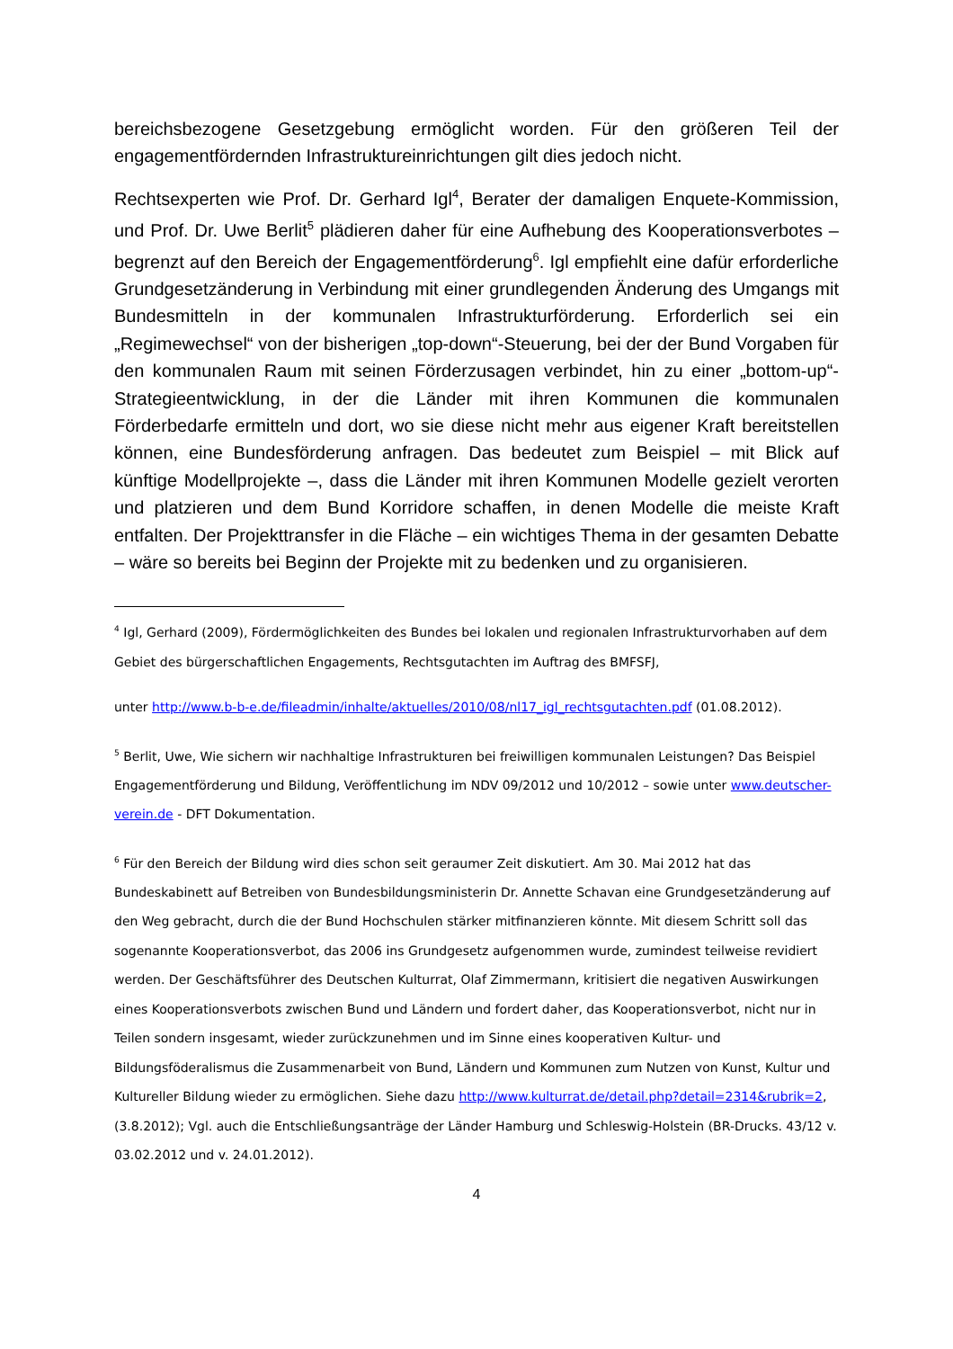bereichsbezogene Gesetzgebung ermöglicht worden. Für den größeren Teil der engagementfördernden Infrastruktureinrichtungen gilt dies jedoch nicht.
Rechtsexperten wie Prof. Dr. Gerhard Igl<sup>4</sup>, Berater der damaligen Enquete-Kommission, und Prof. Dr. Uwe Berlit<sup>5</sup> plädieren daher für eine Aufhebung des Kooperationsverbotes – begrenzt auf den Bereich der Engagementförderung<sup>6</sup>. Igl empfiehlt eine dafür erforderliche Grundgesetzänderung in Verbindung mit einer grundlegenden Änderung des Umgangs mit Bundesmitteln in der kommunalen Infrastrukturförderung. Erforderlich sei ein „Regimewechsel“ von der bisherigen „top-down“-Steuerung, bei der der Bund Vorgaben für den kommunalen Raum mit seinen Förderzusagen verbindet, hin zu einer „bottom-up“-Strategieentwicklung, in der die Länder mit ihren Kommunen die kommunalen Förderbedarfe ermitteln und dort, wo sie diese nicht mehr aus eigener Kraft bereitstellen können, eine Bundesförderung anfragen. Das bedeutet zum Beispiel – mit Blick auf künftige Modellprojekte –, dass die Länder mit ihren Kommunen Modelle gezielt verorten und platzieren und dem Bund Korridore schaffen, in denen Modelle die meiste Kraft entfalten. Der Projekttransfer in die Fläche – ein wichtiges Thema in der gesamten Debatte – wäre so bereits bei Beginn der Projekte mit zu bedenken und zu organisieren.
<sup>4</sup> Igl, Gerhard (2009), Fördermöglichkeiten des Bundes bei lokalen und regionalen Infrastrukturvorhaben auf dem Gebiet des bürgerschaftlichen Engagements, Rechtsgutachten im Auftrag des BMFSFJ,
unter http://www.b-b-e.de/fileadmin/inhalte/aktuelles/2010/08/nl17_igl_rechtsgutachten.pdf (01.08.2012).
<sup>5</sup> Berlit, Uwe, Wie sichern wir nachhaltige Infrastrukturen bei freiwilligen kommunalen Leistungen? Das Beispiel Engagementförderung und Bildung, Veröffentlichung im NDV 09/2012 und 10/2012 – sowie unter www.deutscher-verein.de - DFT Dokumentation.
<sup>6</sup> Für den Bereich der Bildung wird dies schon seit geraumer Zeit diskutiert. Am 30. Mai 2012 hat das Bundeskabinett auf Betreiben von Bundesbildungsministerin Dr. Annette Schavan eine Grundgesetzänderung auf den Weg gebracht, durch die der Bund Hochschulen stärker mitfinanzieren könnte. Mit diesem Schritt soll das sogenannte Kooperationsverbot, das 2006 ins Grundgesetz aufgenommen wurde, zumindest teilweise revidiert werden. Der Geschäftsführer des Deutschen Kulturrat, Olaf Zimmermann, kritisiert die negativen Auswirkungen eines Kooperationsverbots zwischen Bund und Ländern und fordert daher, das Kooperationsverbot, nicht nur in Teilen sondern insgesamt, wieder zurückzunehmen und im Sinne eines kooperativen Kultur- und Bildungsföderalismus die Zusammenarbeit von Bund, Ländern und Kommunen zum Nutzen von Kunst, Kultur und Kultureller Bildung wieder zu ermöglichen. Siehe dazu http://www.kulturrat.de/detail.php?detail=2314&rubrik=2, (3.8.2012); Vgl. auch die Entschließungsanträge der Länder Hamburg und Schleswig-Holstein (BR-Drucks. 43/12 v. 03.02.2012 und v. 24.01.2012).
4